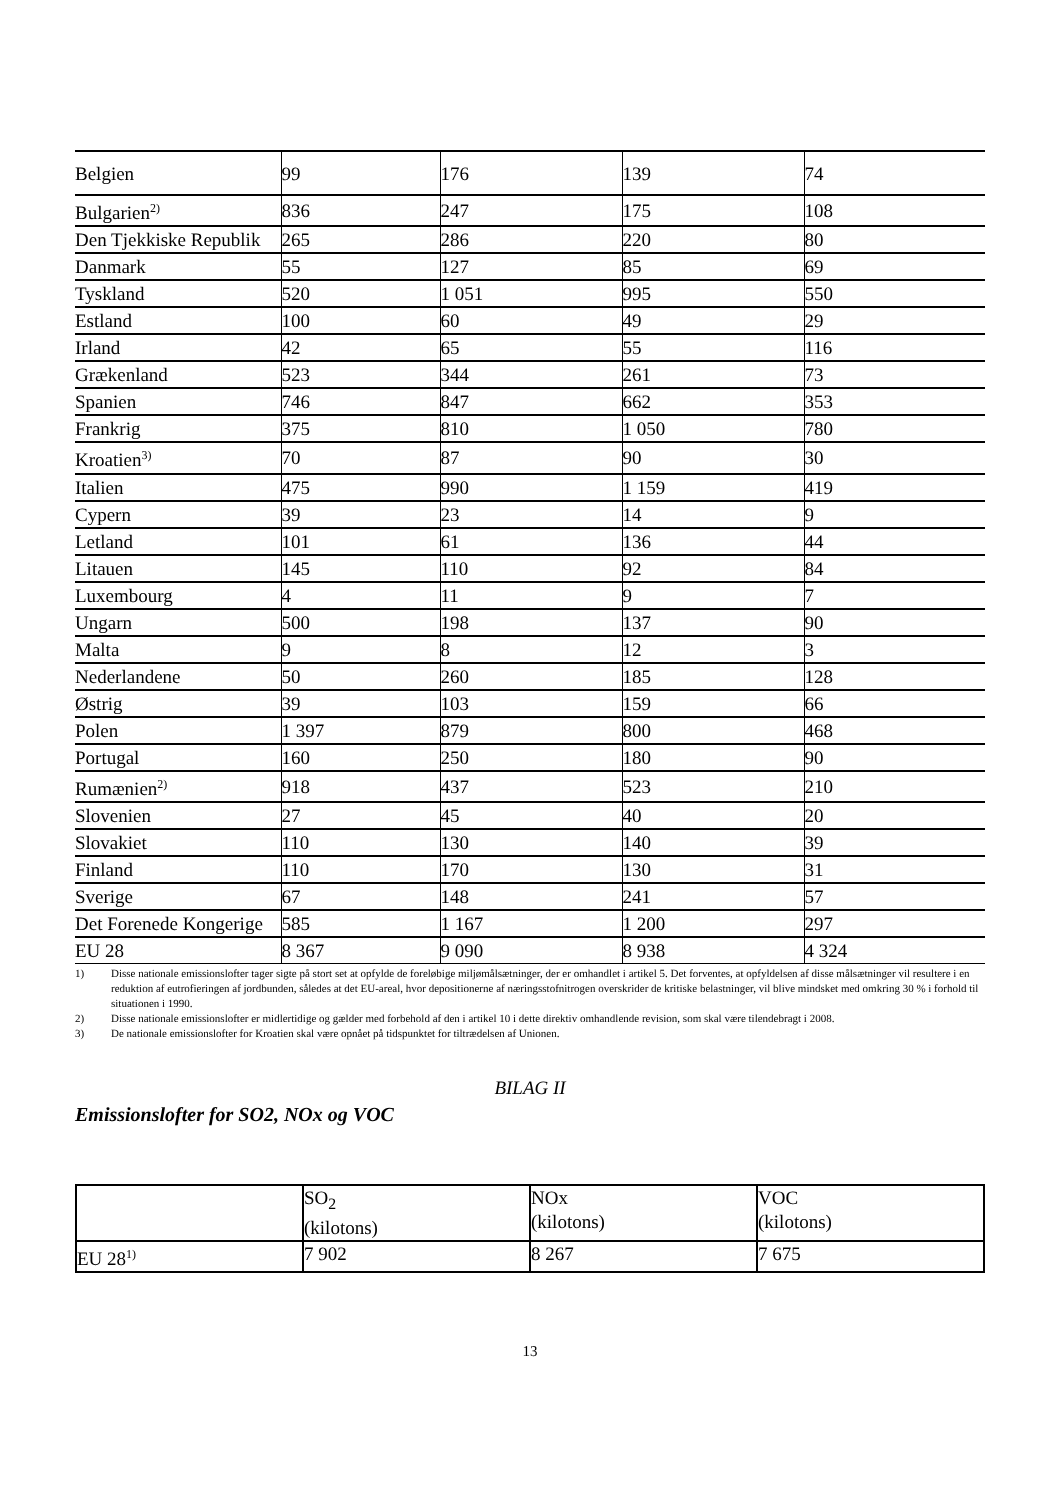| Belgien | 99 | 176 | 139 | 74 |
| Bulgarien<sup>2)</sup> | 836 | 247 | 175 | 108 |
| Den Tjekkiske Republik | 265 | 286 | 220 | 80 |
| Danmark | 55 | 127 | 85 | 69 |
| Tyskland | 520 | 1 051 | 995 | 550 |
| Estland | 100 | 60 | 49 | 29 |
| Irland | 42 | 65 | 55 | 116 |
| Grækenland | 523 | 344 | 261 | 73 |
| Spanien | 746 | 847 | 662 | 353 |
| Frankrig | 375 | 810 | 1 050 | 780 |
| Kroatien<sup>3)</sup> | 70 | 87 | 90 | 30 |
| Italien | 475 | 990 | 1 159 | 419 |
| Cypern | 39 | 23 | 14 | 9 |
| Letland | 101 | 61 | 136 | 44 |
| Litauen | 145 | 110 | 92 | 84 |
| Luxembourg | 4 | 11 | 9 | 7 |
| Ungarn | 500 | 198 | 137 | 90 |
| Malta | 9 | 8 | 12 | 3 |
| Nederlandene | 50 | 260 | 185 | 128 |
| Østrig | 39 | 103 | 159 | 66 |
| Polen | 1 397 | 879 | 800 | 468 |
| Portugal | 160 | 250 | 180 | 90 |
| Rumænien<sup>2)</sup> | 918 | 437 | 523 | 210 |
| Slovenien | 27 | 45 | 40 | 20 |
| Slovakiet | 110 | 130 | 140 | 39 |
| Finland | 110 | 170 | 130 | 31 |
| Sverige | 67 | 148 | 241 | 57 |
| Det Forenede Kongerige | 585 | 1 167 | 1 200 | 297 |
| EU 28 | 8 367 | 9 090 | 8 938 | 4 324 |
1) Disse nationale emissionslofter tager sigte på stort set at opfylde de foreløbige miljømålsætninger, der er omhandlet i artikel 5. Det forventes, at opfyldelsen af disse målsætninger vil resultere i en reduktion af eutrofieringen af jordbunden, således at det EU-areal, hvor depositionerne af næringsstofnitrogen overskrider de kritiske belastninger, vil blive mindsket med omkring 30 % i forhold til situationen i 1990.
2) Disse nationale emissionslofter er midlertidige og gælder med forbehold af den i artikel 10 i dette direktiv omhandlende revision, som skal være tilendebragt i 2008.
3) De nationale emissionslofter for Kroatien skal være opnået på tidspunktet for tiltrædelsen af Unionen.
BILAG II
Emissionslofter for SO2, NOx og VOC
| | SO<sub>2</sub> (kilotons) | NOx (kilotons) | VOC (kilotons) |
| EU 28<sup>1)</sup> | 7 902 | 8 267 | 7 675 |
13